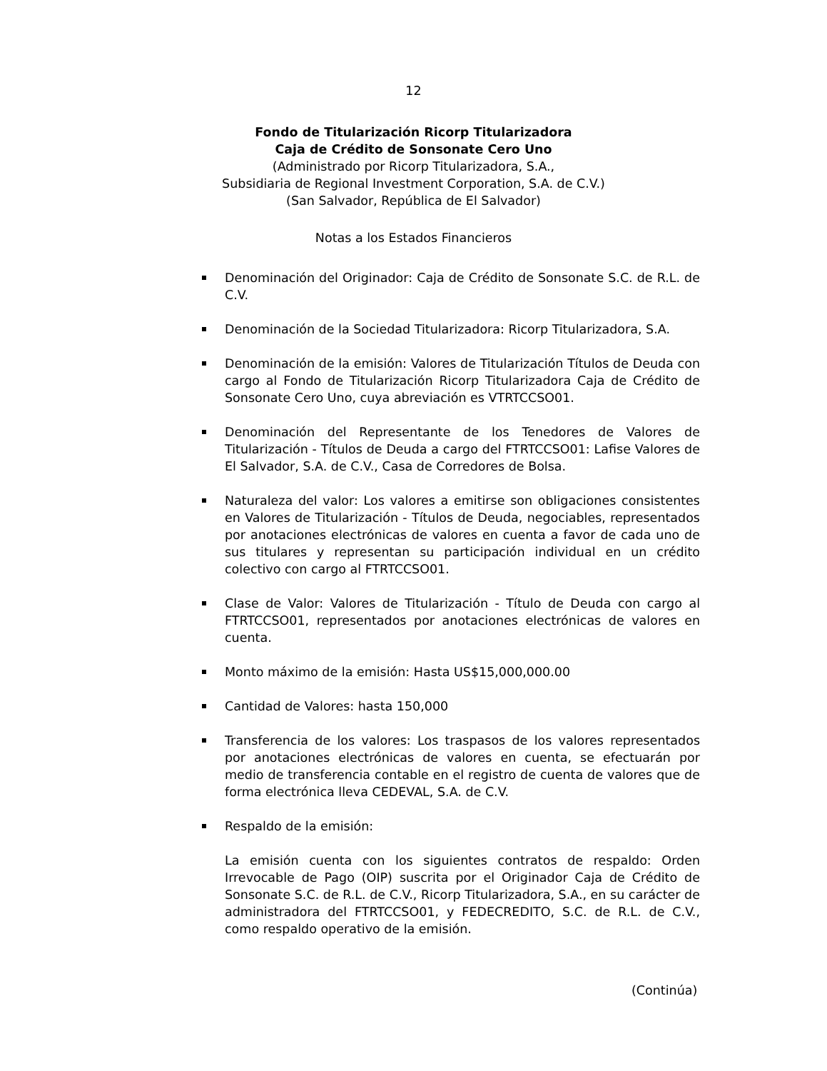12
Fondo de Titularización Ricorp Titularizadora
Caja de Crédito de Sonsonate Cero Uno
(Administrado por Ricorp Titularizadora, S.A.,
Subsidiaria de Regional Investment Corporation, S.A. de C.V.)
(San Salvador, República de El Salvador)
Notas a los Estados Financieros
Denominación del Originador: Caja de Crédito de Sonsonate S.C. de R.L. de C.V.
Denominación de la Sociedad Titularizadora: Ricorp Titularizadora, S.A.
Denominación de la emisión: Valores de Titularización Títulos de Deuda con cargo al Fondo de Titularización Ricorp Titularizadora Caja de Crédito de Sonsonate Cero Uno, cuya abreviación es VTRTCCSO01.
Denominación del Representante de los Tenedores de Valores de Titularización - Títulos de Deuda a cargo del FTRTCCSO01: Lafise Valores de El Salvador, S.A. de C.V., Casa de Corredores de Bolsa.
Naturaleza del valor: Los valores a emitirse son obligaciones consistentes en Valores de Titularización - Títulos de Deuda, negociables, representados por anotaciones electrónicas de valores en cuenta a favor de cada uno de sus titulares y representan su participación individual en un crédito colectivo con cargo al FTRTCCSO01.
Clase de Valor: Valores de Titularización - Título de Deuda con cargo al FTRTCCSO01, representados por anotaciones electrónicas de valores en cuenta.
Monto máximo de la emisión: Hasta US$15,000,000.00
Cantidad de Valores: hasta 150,000
Transferencia de los valores: Los traspasos de los valores representados por anotaciones electrónicas de valores en cuenta, se efectuarán por medio de transferencia contable en el registro de cuenta de valores que de forma electrónica lleva CEDEVAL, S.A. de C.V.
Respaldo de la emisión:
La emisión cuenta con los siguientes contratos de respaldo: Orden Irrevocable de Pago (OIP) suscrita por el Originador Caja de Crédito de Sonsonate S.C. de R.L. de C.V., Ricorp Titularizadora, S.A., en su carácter de administradora del FTRTCCSO01, y FEDECREDITO, S.C. de R.L. de C.V., como respaldo operativo de la emisión.
(Continúa)